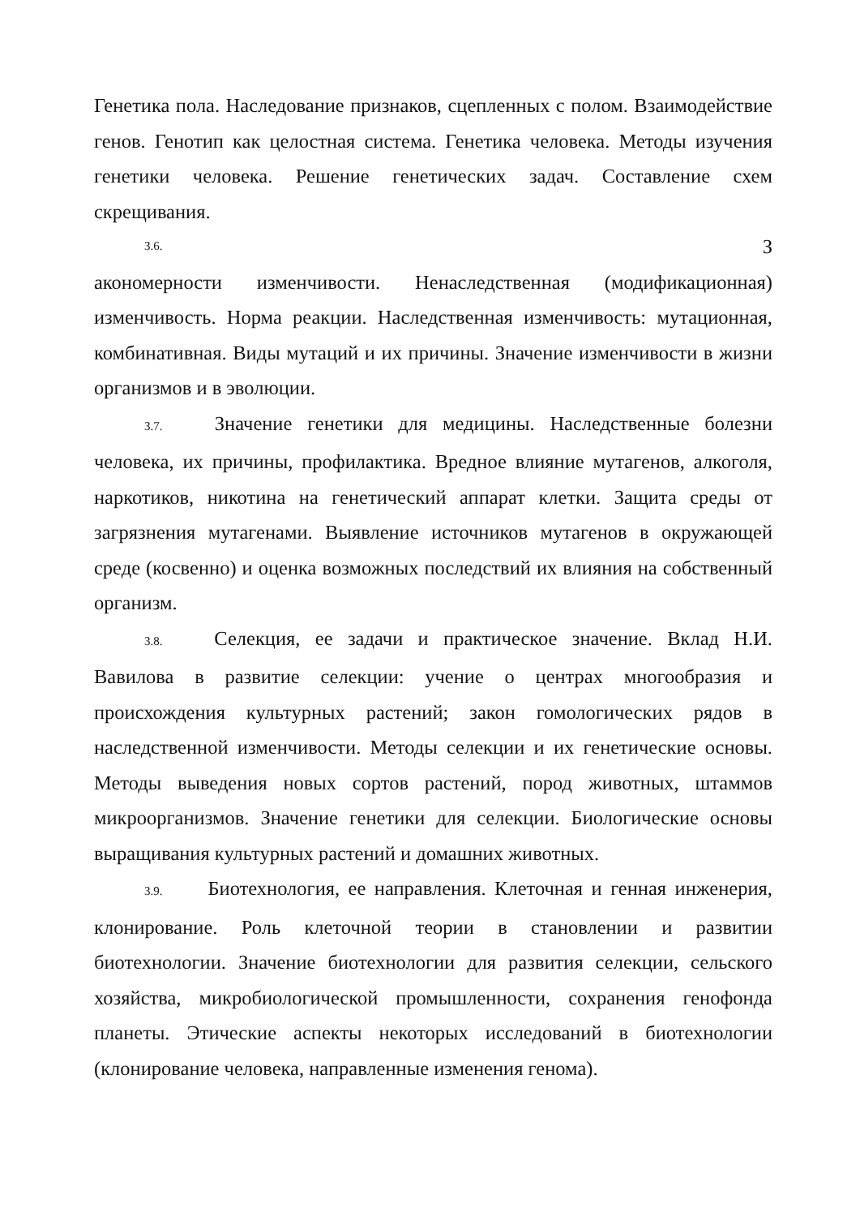Генетика пола. Наследование признаков, сцепленных с полом. Взаимодействие генов. Генотип как целостная система. Генетика человека. Методы изучения генетики человека. Решение генетических задач. Составление схем скрещивания.
3.6. З
акономерности изменчивости. Ненаследственная (модификационная) изменчивость. Норма реакции. Наследственная изменчивость: мутационная, комбинативная. Виды мутаций и их причины. Значение изменчивости в жизни организмов и в эволюции.
3.7. Значение генетики для медицины. Наследственные болезни человека, их причины, профилактика. Вредное влияние мутагенов, алкоголя, наркотиков, никотина на генетический аппарат клетки. Защита среды от загрязнения мутагенами. Выявление источников мутагенов в окружающей среде (косвенно) и оценка возможных последствий их влияния на собственный организм.
3.8. Селекция, ее задачи и практическое значение. Вклад Н.И. Вавилова в развитие селекции: учение о центрах многообразия и происхождения культурных растений; закон гомологических рядов в наследственной изменчивости. Методы селекции и их генетические основы. Методы выведения новых сортов растений, пород животных, штаммов микроорганизмов. Значение генетики для селекции. Биологические основы выращивания культурных растений и домашних животных.
3.9. Биотехнология, ее направления. Клеточная и генная инженерия, клонирование. Роль клеточной теории в становлении и развитии биотехнологии. Значение биотехнологии для развития селекции, сельского хозяйства, микробиологической промышленности, сохранения генофонда планеты. Этические аспекты некоторых исследований в биотехнологии (клонирование человека, направленные изменения генома).